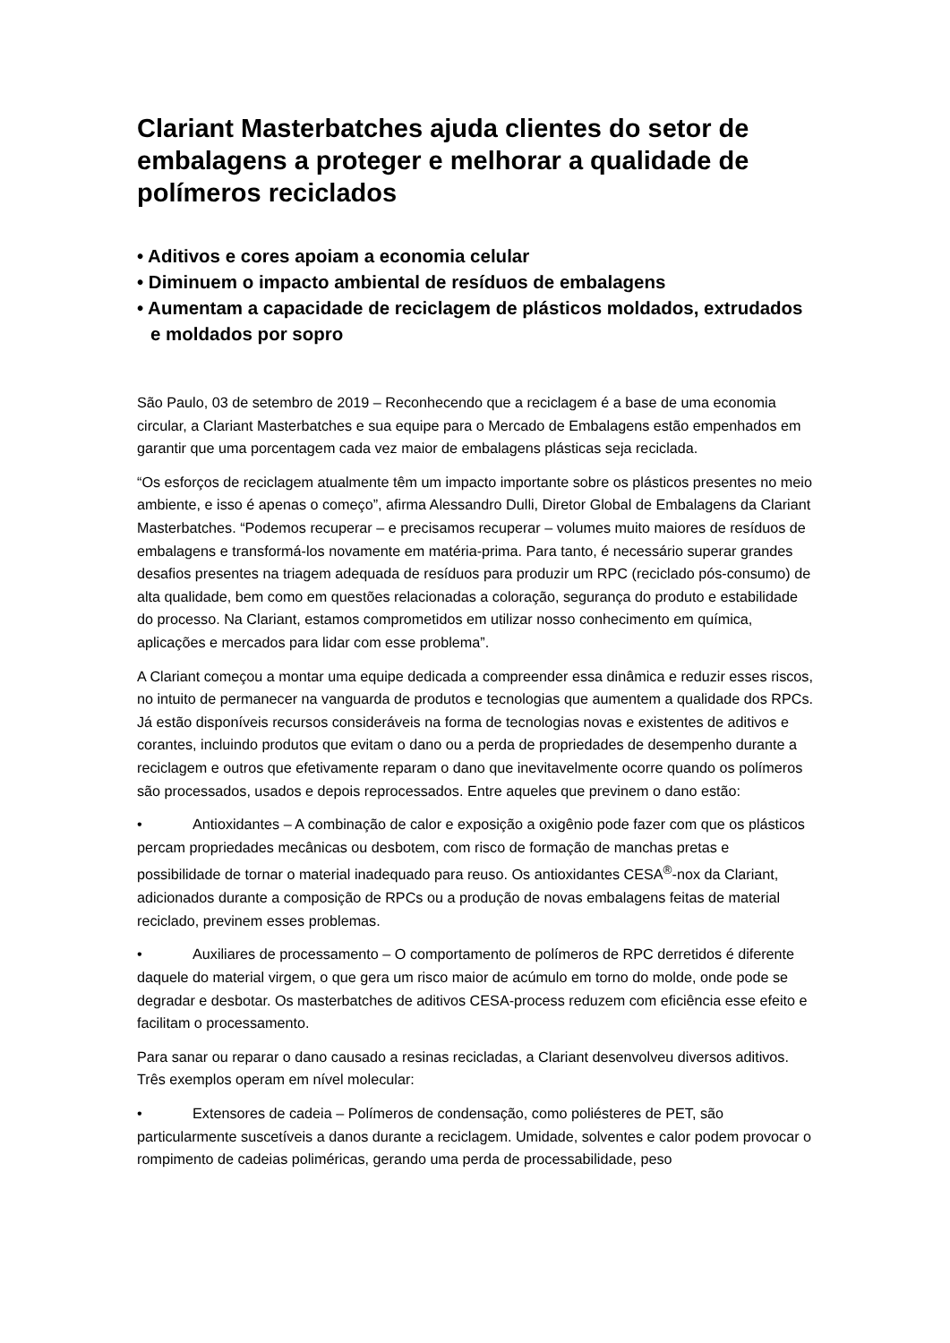Clariant Masterbatches ajuda clientes do setor de embalagens a proteger e melhorar a qualidade de polímeros reciclados
• Aditivos e cores apoiam a economia celular
• Diminuem o impacto ambiental de resíduos de embalagens
• Aumentam a capacidade de reciclagem de plásticos moldados, extrudados e moldados por sopro
São Paulo, 03 de setembro de 2019 – Reconhecendo que a reciclagem é a base de uma economia circular, a Clariant Masterbatches e sua equipe para o Mercado de Embalagens estão empenhados em garantir que uma porcentagem cada vez maior de embalagens plásticas seja reciclada.
“Os esforços de reciclagem atualmente têm um impacto importante sobre os plásticos presentes no meio ambiente, e isso é apenas o começo”, afirma Alessandro Dulli, Diretor Global de Embalagens da Clariant Masterbatches. “Podemos recuperar – e precisamos recuperar – volumes muito maiores de resíduos de embalagens e transformá-los novamente em matéria-prima. Para tanto, é necessário superar grandes desafios presentes na triagem adequada de resíduos para produzir um RPC (reciclado pós-consumo) de alta qualidade, bem como em questões relacionadas a coloração, segurança do produto e estabilidade do processo. Na Clariant, estamos comprometidos em utilizar nosso conhecimento em química, aplicações e mercados para lidar com esse problema”.
A Clariant começou a montar uma equipe dedicada a compreender essa dinâmica e reduzir esses riscos, no intuito de permanecer na vanguarda de produtos e tecnologias que aumentem a qualidade dos RPCs. Já estão disponíveis recursos consideráveis na forma de tecnologias novas e existentes de aditivos e corantes, incluindo produtos que evitam o dano ou a perda de propriedades de desempenho durante a reciclagem e outros que efetivamente reparam o dano que inevitavelmente ocorre quando os polímeros são processados, usados e depois reprocessados. Entre aqueles que previnem o dano estão:
• Antioxidantes – A combinação de calor e exposição a oxigênio pode fazer com que os plásticos percam propriedades mecânicas ou desbotem, com risco de formação de manchas pretas e possibilidade de tornar o material inadequado para reuso. Os antioxidantes CESA<sup>®</sup>-nox da Clariant, adicionados durante a composição de RPCs ou a produção de novas embalagens feitas de material reciclado, previnem esses problemas.
• Auxiliares de processamento – O comportamento de polímeros de RPC derretidos é diferente daquele do material virgem, o que gera um risco maior de acúmulo em torno do molde, onde pode se degradar e desbotar. Os masterbatches de aditivos CESA-process reduzem com eficiência esse efeito e facilitam o processamento.
Para sanar ou reparar o dano causado a resinas recicladas, a Clariant desenvolveu diversos aditivos. Três exemplos operam em nível molecular:
• Extensores de cadeia – Polímeros de condensação, como poliésteres de PET, são particularmente suscetíveis a danos durante a reciclagem. Umidade, solventes e calor podem provocar o rompimento de cadeias poliméricas, gerando uma perda de processabilidade, peso